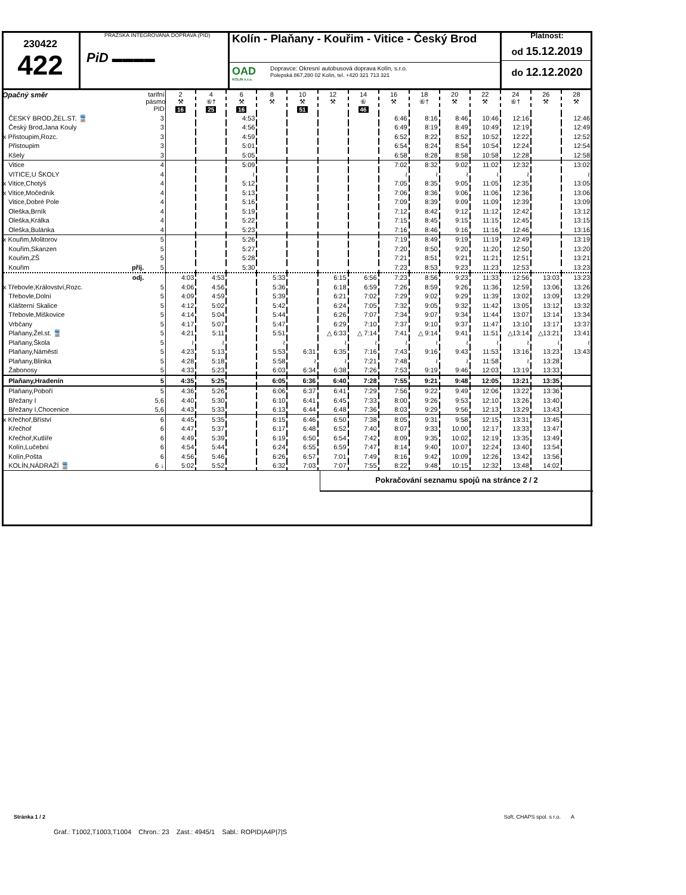230422
422
PRAŽSKÁ INTEGROVANÁ DOPRAVA (PID)
PiD ▬▬▬▬
Kolín - Plaňany - Kouřim - Vitice - Český Brod
OAD
KOLÍN s.r.o.
Dopravce: Okresní autobusová doprava Kolín, s.r.o.
Polepská 867,280 02 Kolín, tel. +420 321 713 321
Platnost:
od 15.12.2019
do 12.12.2020
| Opačný směr | tarifní pásmo PID | 2 ⚒ 16 | 4 ⑥† 25 | 6 ⚒ 16 | 8 ⚒ | 10 ⚒ 51 | 12 ⚒ | 14 ⑥ 46 | 16 ⚒ | 18 ⑥† | 20 ⚒ | 22 ⚒ | 24 ⑥† | 26 ⚒ | 28 ⚒ |
| --- | --- | --- | --- | --- | --- | --- | --- | --- | --- | --- | --- | --- | --- | --- | --- |
| ČESKÝ BROD,ŽEL.ST. 🚆 | 3 | | | 4:53 | | | | | 6:46 | 8:16 | 8:46 | 10:46 | 12:16 | | 12:46 |
| Český Brod,Jana Kouly | 3 | | | 4:56 | | | | | 6:49 | 8:19 | 8:49 | 10:49 | 12:19 | | 12:49 |
| x Přistoupim,Rozc. | 3 | | | 4:59 | | | | | 6:52 | 8:22 | 8:52 | 10:52 | 12:22 | | 12:52 |
| Přistoupim | 3 | | | 5:01 | | | | | 6:54 | 8:24 | 8:54 | 10:54 | 12:24 | | 12:54 |
| Kšely | 3 | | | 5:05 | | | | | 6:58 | 8:28 | 8:58 | 10:58 | 12:28 | | 12:58 |
| Vitice | 4 | | | 5:09 | | | | | 7:02 | 8:32 | 9:02 | 11:02 | 12:32 | | 13:02 |
| VITICE,U ŠKOLY | 4 | | | ≀ | | | | | ≀ | ≀ | ≀ | ≀ | ≀ | | ≀ |
| x Vitice,Chotýš | 4 | | | 5:12 | | | | | 7:05 | 8:35 | 9:05 | 11:05 | 12:35 | | 13:05 |
| x Vitice,Močedník | 4 | | | 5:13 | | | | | 7:06 | 8:36 | 9:06 | 11:06 | 12:36 | | 13:06 |
| Vitice,Dobré Pole | 4 | | | 5:16 | | | | | 7:09 | 8:39 | 9:09 | 11:09 | 12:39 | | 13:09 |
| Oleška,Brník | 4 | | | 5:19 | | | | | 7:12 | 8:42 | 9:12 | 11:12 | 12:42 | | 13:12 |
| Oleška,Králka | 4 | | | 5:22 | | | | | 7:15 | 8:45 | 9:15 | 11:15 | 12:45 | | 13:15 |
| Oleška,Bulánka | 4 | | | 5:23 | | | | | 7:16 | 8:46 | 9:16 | 11:16 | 12:46 | | 13:16 |
| x Kouřim,Molitorov | 5 | | | 5:26 | | | | | 7:19 | 8:49 | 9:19 | 11:19 | 12:49 | | 13:19 |
| Kouřim,Skanzen | 5 | | | 5:27 | | | | | 7:20 | 8:50 | 9:20 | 11:20 | 12:50 | | 13:20 |
| Kouřim,ZŠ | 5 | | | 5:28 | | | | | 7:21 | 8:51 | 9:21 | 11:21 | 12:51 | | 13:21 |
| Kouřim příj. | 5 | | | 5:30 | | | | | 7:23 | 8:53 | 9:23 | 11:23 | 12:53 | | 13:23 |
| odj. | | 4:03 | 4:53 | | 5:33 | | 6:15 | 6:56 | 7:23 | 8:56 | 9:23 | 11:33 | 12:56 | 13:03 | 13:23 |
| x Třebovle,Království,Rozc. | 5 | 4:06 | 4:56 | | 5:36 | | 6:18 | 6:59 | 7:26 | 8:59 | 9:26 | 11:36 | 12:59 | 13:06 | 13:26 |
| Třebovle,Dolní | 5 | 4:09 | 4:59 | | 5:39 | | 6:21 | 7:02 | 7:29 | 9:02 | 9:29 | 11:39 | 13:02 | 13:09 | 13:29 |
| Klášterní Skalice | 5 | 4:12 | 5:02 | | 5:42 | | 6:24 | 7:05 | 7:32 | 9:05 | 9:32 | 11:42 | 13:05 | 13:12 | 13:32 |
| Třebovle,Miškovice | 5 | 4:14 | 5:04 | | 5:44 | | 6:26 | 7:07 | 7:34 | 9:07 | 9:34 | 11:44 | 13:07 | 13:14 | 13:34 |
| Vrbčany | 5 | 4:17 | 5:07 | | 5:47 | | 6:29 | 7:10 | 7:37 | 9:10 | 9:37 | 11:47 | 13:10 | 13:17 | 13:37 |
| Plaňany,Žel.st. 🚆 | 5 | 4:21 | 5:11 | | 5:51 | | △ 6:33 | △ 7:14 | 7:41 | △ 9:14 | 9:41 | 11:51 | △13:14 | △13:21 | 13:41 |
| Plaňany,Škola | 5 | ≀ | ≀ | | ≀ | | ≀ | ≀ | ≀ | ≀ | ≀ | ≀ | ≀ | ≀ | ≀ |
| Plaňany,Náměstí | 5 | 4:23 | 5:13 | | 5:53 | 6:31 | 6:35 | 7:16 | 7:43 | 9:16 | 9:43 | 11:53 | 13:16 | 13:23 | 13:43 |
| Plaňany,Blinka | 5 | 4:28 | 5:18 | | 5:58 | ≀ | ≀ | 7:21 | 7:48 | ≀ | ≀ | 11:58 | ≀ | 13:28 | |
| Žabonosy | 5 | 4:33 | 5:23 | | 6:03 | 6:34 | 6:38 | 7:26 | 7:53 | 9:19 | 9:46 | 12:03 | 13:19 | 13:33 | |
| Plaňany,Hradenín | 5 | 4:35 | 5:25 | | 6:05 | 6:36 | 6:40 | 7:28 | 7:55 | 9:21 | 9:48 | 12:05 | 13:21 | 13:35 | |
| Plaňany,Poboří | 5 | 4:36 | 5:26 | | 6:06 | 6:37 | 6:41 | 7:29 | 7:56 | 9:22 | 9:49 | 12:06 | 13:22 | 13:36 | |
| Břežany I | 5,6 | 4:40 | 5:30 | | 6:10 | 6:41 | 6:45 | 7:33 | 8:00 | 9:26 | 9:53 | 12:10 | 13:26 | 13:40 | |
| Břežany I,Chocenice | 5,6 | 4:43 | 5:33 | | 6:13 | 6:44 | 6:48 | 7:36 | 8:03 | 9:29 | 9:56 | 12:13 | 13:29 | 13:43 | |
| x Křečhoř,Bříství | 6 | 4:45 | 5:35 | | 6:15 | 6:46 | 6:50 | 7:38 | 8:05 | 9:31 | 9:58 | 12:15 | 13:31 | 13:45 | |
| Křečhoř | 6 | 4:47 | 5:37 | | 6:17 | 6:48 | 6:52 | 7:40 | 8:07 | 9:33 | 10:00 | 12:17 | 13:33 | 13:47 | |
| Křečhoř,Kutlíře | 6 | 4:49 | 5:39 | | 6:19 | 6:50 | 6:54 | 7:42 | 8:09 | 9:35 | 10:02 | 12:19 | 13:35 | 13:49 | |
| Kolín,Lučební | 6 | 4:54 | 5:44 | | 6:24 | 6:55 | 6:59 | 7:47 | 8:14 | 9:40 | 10:07 | 12:24 | 13:40 | 13:54 | |
| Kolín,Pošta | 6 | 4:56 | 5:46 | | 6:26 | 6:57 | 7:01 | 7:49 | 8:16 | 9:42 | 10:09 | 12:26 | 13:42 | 13:56 | |
| KOLÍN,NÁDRAŽÍ 🚆 | 6 ↓ | 5:02 | 5:52 | | 6:32 | 7:03 | 7:07 | 7:55 | 8:22 | 9:48 | 10:15 | 12:32 | 13:48 | 14:02 | |
Pokračování seznamu spojů na stránce 2 / 2
Stránka 1 / 2 Soft. CHAPS spol. s r.o. A
Graf.: T1002,T1003,T1004 Chron.: 23 Zast.: 4945/1 Sabl.: ROPID|A4P|7|S